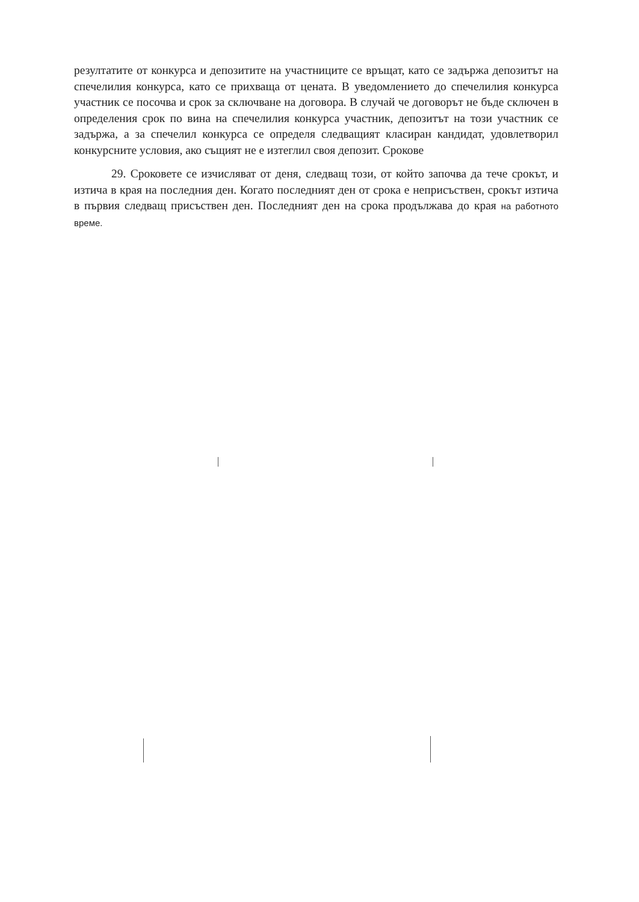резултатите от конкурса и депозитите на участниците се връщат, като се задържа депозитът на спечелилия конкурса, като се прихваща от цената. В уведомлението до спечелилия конкурса участник се посочва и срок за сключване на договора. В случай че договорът не бъде сключен в определения срок по вина на спечелилия конкурса участник, депозитът на този участник се задържа, а за спечелил конкурса се определя следващият класиран кандидат, удовлетворил конкурсните условия, ако същият не е изтеглил своя депозит. Срокове
29. Сроковете се изчисляват от деня, следващ този, от който започва да тече срокът, и изтича в края на последния ден. Когато последният ден от срока е неприсъствен, срокът изтича в първия следващ присъствен ден. Последният ден на срока продължава до края на работното време.